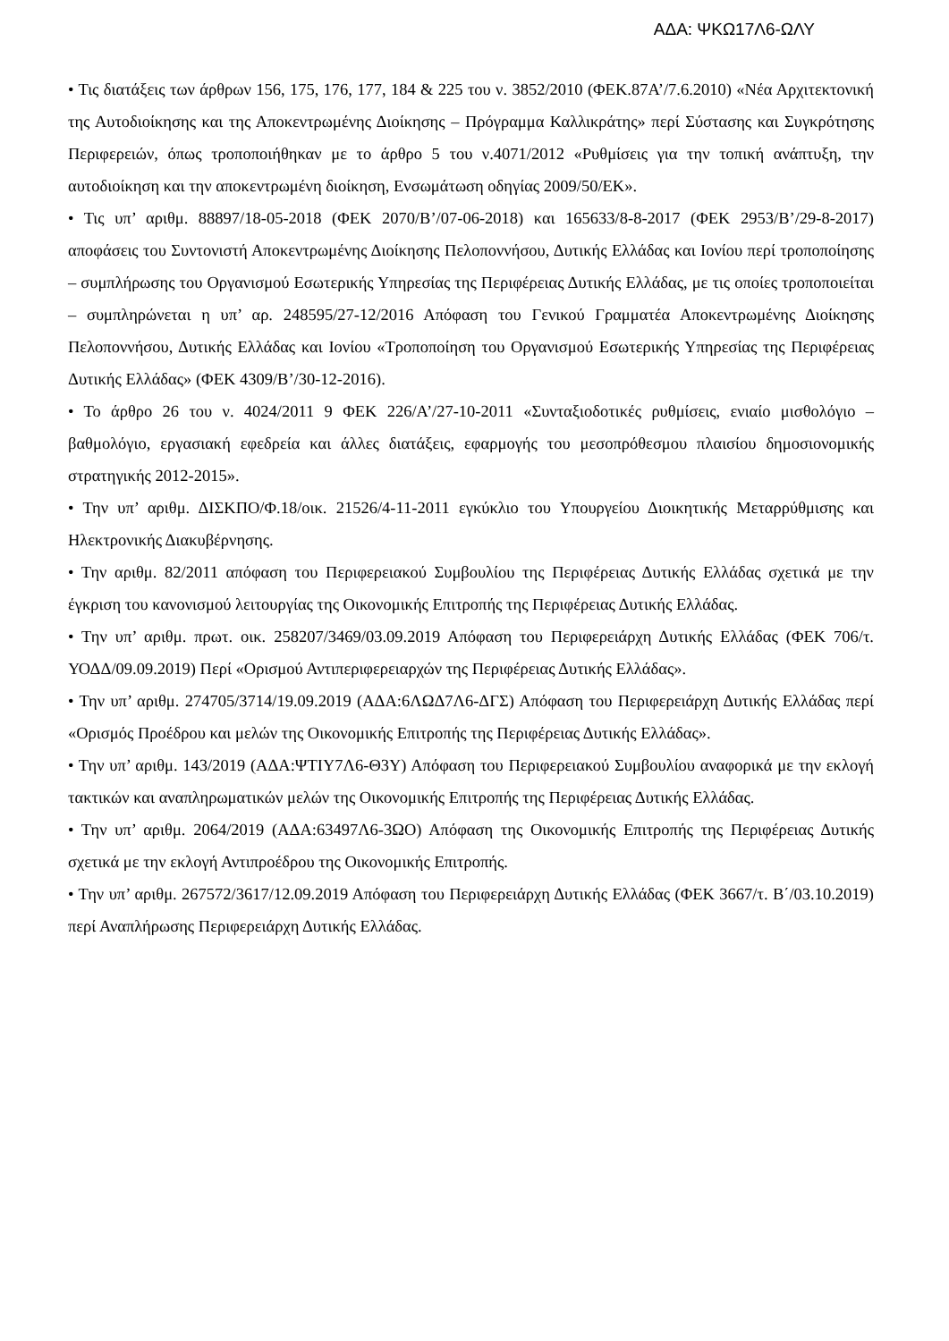ΑΔΑ: ΨΚΩ17Λ6-ΩΛΥ
• Τις διατάξεις των άρθρων 156, 175, 176, 177, 184 & 225 του ν. 3852/2010 (ΦΕΚ.87Α’/7.6.2010) «Νέα Αρχιτεκτονική της Αυτοδιοίκησης και της Αποκεντρωμένης Διοίκησης – Πρόγραμμα Καλλικράτης» περί Σύστασης και Συγκρότησης Περιφερειών, όπως τροποποιήθηκαν με το άρθρο 5 του ν.4071/2012 «Ρυθμίσεις για την τοπική ανάπτυξη, την αυτοδιοίκηση και την αποκεντρωμένη διοίκηση, Ενσωμάτωση οδηγίας 2009/50/ΕΚ».
• Τις υπ’ αριθμ. 88897/18-05-2018 (ΦΕΚ 2070/Β’/07-06-2018) και 165633/8-8-2017 (ΦΕΚ 2953/Β’/29-8-2017) αποφάσεις του Συντονιστή Αποκεντρωμένης Διοίκησης Πελοποννήσου, Δυτικής Ελλάδας και Ιονίου περί τροποποίησης – συμπλήρωσης του Οργανισμού Εσωτερικής Υπηρεσίας της Περιφέρειας Δυτικής Ελλάδας, με τις οποίες τροποποιείται – συμπληρώνεται η υπ’ αρ. 248595/27-12/2016 Απόφαση του Γενικού Γραμματέα Αποκεντρωμένης Διοίκησης Πελοποννήσου, Δυτικής Ελλάδας και Ιονίου «Τροποποίηση του Οργανισμού Εσωτερικής Υπηρεσίας της Περιφέρειας Δυτικής Ελλάδας» (ΦΕΚ 4309/Β’/30-12-2016).
• Το άρθρο 26 του ν. 4024/2011 9 ΦΕΚ 226/Α’/27-10-2011 «Συνταξιοδοτικές ρυθμίσεις, ενιαίο μισθολόγιο – βαθμολόγιο, εργασιακή εφεδρεία και άλλες διατάξεις, εφαρμογής του μεσοπρόθεσμου πλαισίου δημοσιονομικής στρατηγικής 2012-2015».
• Την υπ’ αριθμ. ΔΙΣΚΠΟ/Φ.18/οικ. 21526/4-11-2011 εγκύκλιο του Υπουργείου Διοικητικής Μεταρρύθμισης και Ηλεκτρονικής Διακυβέρνησης.
• Την αριθμ. 82/2011 απόφαση του Περιφερειακού Συμβουλίου της Περιφέρειας Δυτικής Ελλάδας σχετικά με την έγκριση του κανονισμού λειτουργίας της Οικονομικής Επιτροπής της Περιφέρειας Δυτικής Ελλάδας.
• Την υπ’ αριθμ. πρωτ. οικ. 258207/3469/03.09.2019 Απόφαση του Περιφερειάρχη Δυτικής Ελλάδας (ΦΕΚ 706/τ. ΥΟΔΔ/09.09.2019) Περί «Ορισμού Αντιπεριφερειαρχών της Περιφέρειας Δυτικής Ελλάδας».
• Την υπ’ αριθμ. 274705/3714/19.09.2019 (ΑΔΑ:6ΛΩΔ7Λ6-ΔΓΣ) Απόφαση του Περιφερειάρχη Δυτικής Ελλάδας περί «Ορισμός Προέδρου και μελών της Οικονομικής Επιτροπής της Περιφέρειας Δυτικής Ελλάδας».
• Την υπ’ αριθμ. 143/2019 (ΑΔΑ:ΨΤΙΥ7Λ6-Θ3Υ) Απόφαση του Περιφερειακού Συμβουλίου αναφορικά με την εκλογή τακτικών και αναπληρωματικών μελών της Οικονομικής Επιτροπής της Περιφέρειας Δυτικής Ελλάδας.
• Την υπ’ αριθμ. 2064/2019 (ΑΔΑ:63497Λ6-3ΩΟ) Απόφαση της Οικονομικής Επιτροπής της Περιφέρειας Δυτικής σχετικά με την εκλογή Αντιπροέδρου της Οικονομικής Επιτροπής.
• Την υπ’ αριθμ. 267572/3617/12.09.2019 Απόφαση του Περιφερειάρχη Δυτικής Ελλάδας (ΦΕΚ 3667/τ. Β΄/03.10.2019) περί Αναπλήρωσης Περιφερειάρχη Δυτικής Ελλάδας.